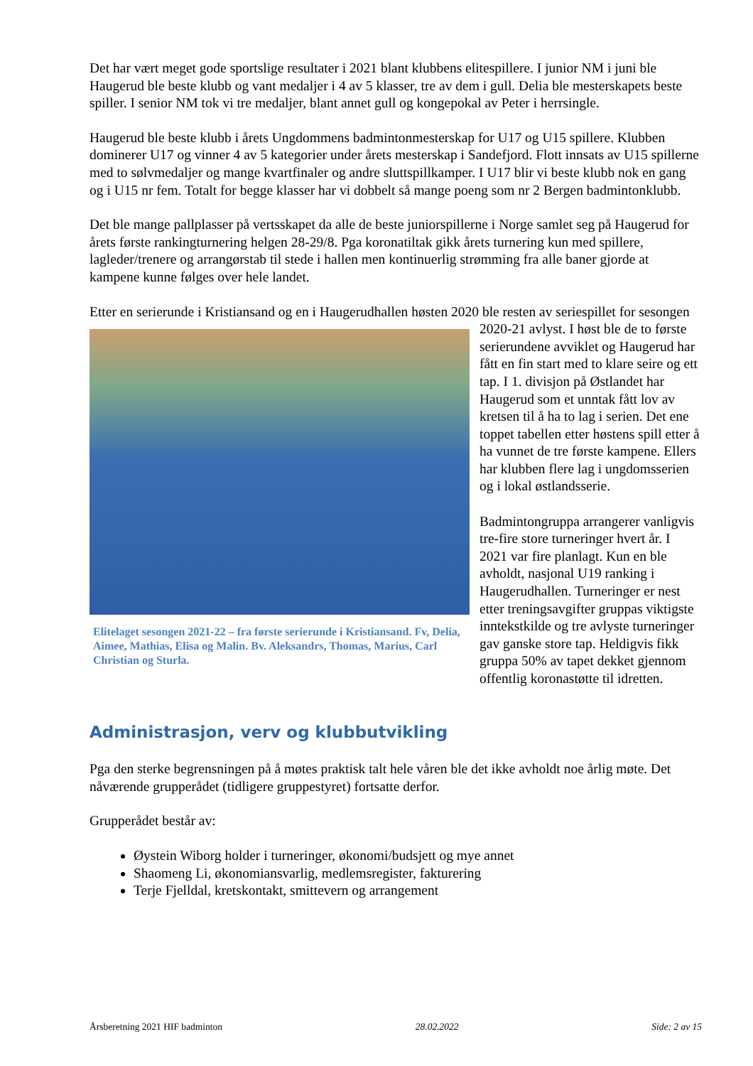Det har vært meget gode sportslige resultater i 2021 blant klubbens elitespillere. I junior NM i juni ble Haugerud ble beste klubb og vant medaljer i 4 av 5 klasser, tre av dem i gull. Delia ble mesterskapets beste spiller. I senior NM tok vi tre medaljer, blant annet gull og kongepokal av Peter i herrsingle.
Haugerud ble beste klubb i årets Ungdommens badmintonmesterskap for U17 og U15 spillere. Klubben dominerer U17 og vinner 4 av 5 kategorier under årets mesterskap i Sandefjord. Flott innsats av U15 spillerne med to sølvmedaljer og mange kvartfinaler og andre sluttspillkamper. I U17 blir vi beste klubb nok en gang og i U15 nr fem. Totalt for begge klasser har vi dobbelt så mange poeng som nr 2 Bergen badmintonklubb.
Det ble mange pallplasser på vertsskapet da alle de beste juniorspillerne i Norge samlet seg på Haugerud for årets første rankingturnering helgen 28-29/8. Pga koronatiltak gikk årets turnering kun med spillere, lagleder/trenere og arrangørstab til stede i hallen men kontinuerlig strømming fra alle baner gjorde at kampene kunne følges over hele landet.
Etter en serierunde i Kristiansand og en i Haugerudhallen høsten 2020 ble resten av seriespillet for Elitelaget sesongen 2021-22 – fra første serierunde i Kristiansand. Fv, Delia, Aimee, Mathias, Elisa og Malin. Bv. Aleksandrs, Thomas, Marius, Carl Christian og Sturla. sesongen 2020-21 avlyst. I høst ble de to første serierundene avviklet og Haugerud har fått en fin start med to klare seire og ett tap. I 1. divisjon på Østlandet har Haugerud som et unntak fått lov av kretsen til å ha to lag i serien. Det ene toppet tabellen etter høstens spill etter å ha vunnet de tre første kampene. Ellers har klubben flere lag i ungdomsserien og i lokal østlandsserie.
Badmintongruppa arrangerer vanligvis tre-fire store turneringer hvert år. I 2021 var fire planlagt. Kun en ble avholdt, nasjonal U19 ranking i Haugerudhallen. Turneringer er nest etter treningsavgifter gruppas viktigste inntekstkilde og tre avlyste turneringer gav ganske store tap. Heldigvis fikk gruppa 50% av tapet dekket gjennom offentlig koronastøtte til idretten.
Administrasjon, verv og klubbutvikling
Pga den sterke begrensningen på å møtes praktisk talt hele våren ble det ikke avholdt noe årlig møte. Det nåværende grupperådet (tidligere gruppestyret) fortsatte derfor.
Grupperådet består av:
Øystein Wiborg holder i turneringer, økonomi/budsjett og mye annet
Shaomeng Li, økonomiansvarlig, medlemsregister, fakturering
Terje Fjelldal, kretskontakt, smittevern og arrangement
Årsberetning 2021 HIF badminton 28.02.2022 Side: 2 av 15